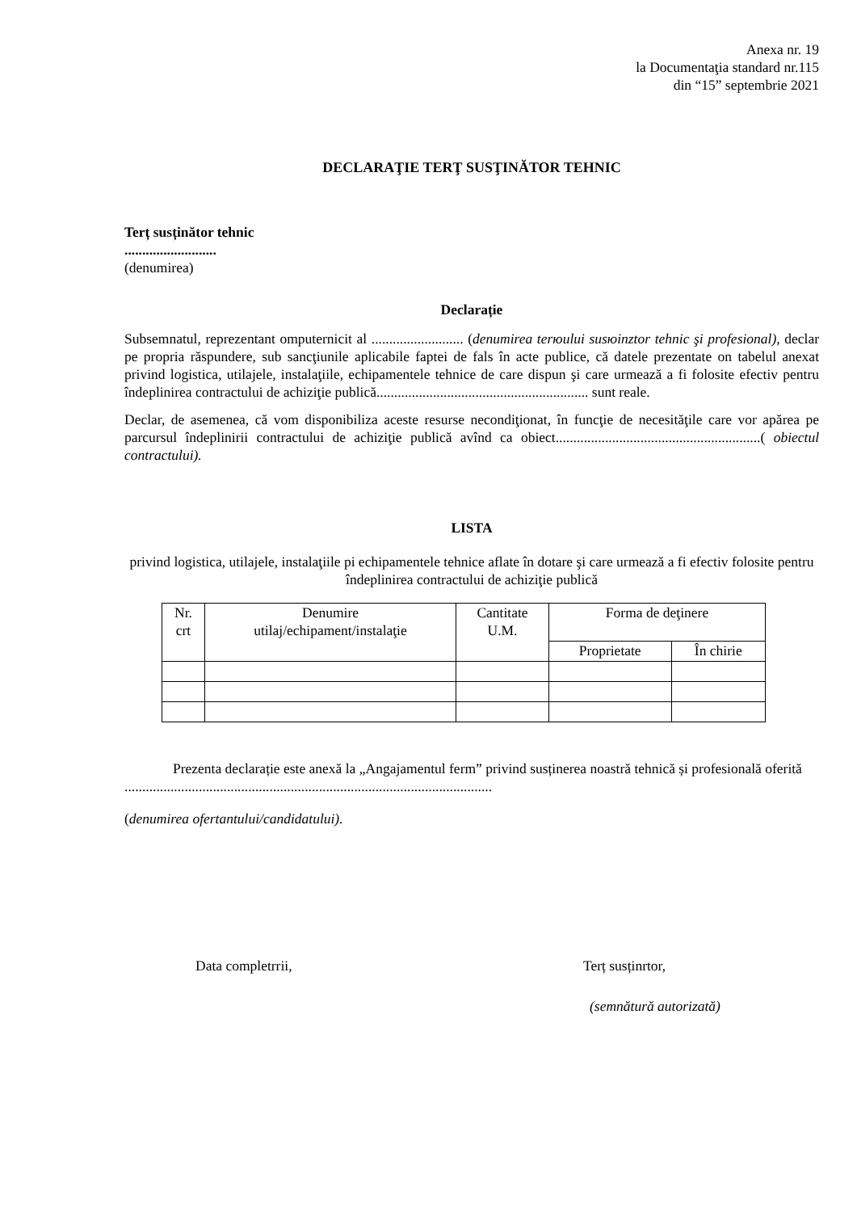Anexa nr. 19
la Documentaţia standard nr.115
din “15” septembrie 2021
DECLARAŢIE TERŢ SUSŢINĂTOR TEHNIC
Terț susținător tehnic
..........................
(denumirea)
Declarație
Subsemnatul, reprezentant omputernicit al .......................... (denumirea terюului susюinztor tehnic şi profesional), declar pe propria răspundere, sub sancţiunile aplicabile faptei de fals în acte publice, că datele prezentate on tabelul anexat privind logistica, utilajele, instalaţiile, echipamentele tehnice de care dispun şi care urmează a fi folosite efectiv pentru îndeplinirea contractului de achiziţie publică............................................................ sunt reale.
Declar, de asemenea, că vom disponibiliza aceste resurse necondiţionat, în funcţie de necesităţile care vor apărea pe parcursul îndeplinirii contractului de achiziţie publică avînd ca obiect..........................................................( obiectul contractului).
LISTA
privind logistica, utilajele, instalaţiile pi echipamentele tehnice aflate în dotare şi care urmează a fi efectiv folosite pentru îndeplinirea contractului de achiziţie publică
| Nr. crt | Denumire utilaj/echipament/instalaţie | Cantitate U.M. | Forma de deţinere | |
| | | | Proprietate | În chirie |
Prezenta declarație este anexă la „Angajamentul ferm” privind susținerea noastră tehnică și profesională oferită ........................................................................................................
(denumirea ofertantului/candidatului).
Data completrrii, Terț susținrtor,
(semnătură autorizată)